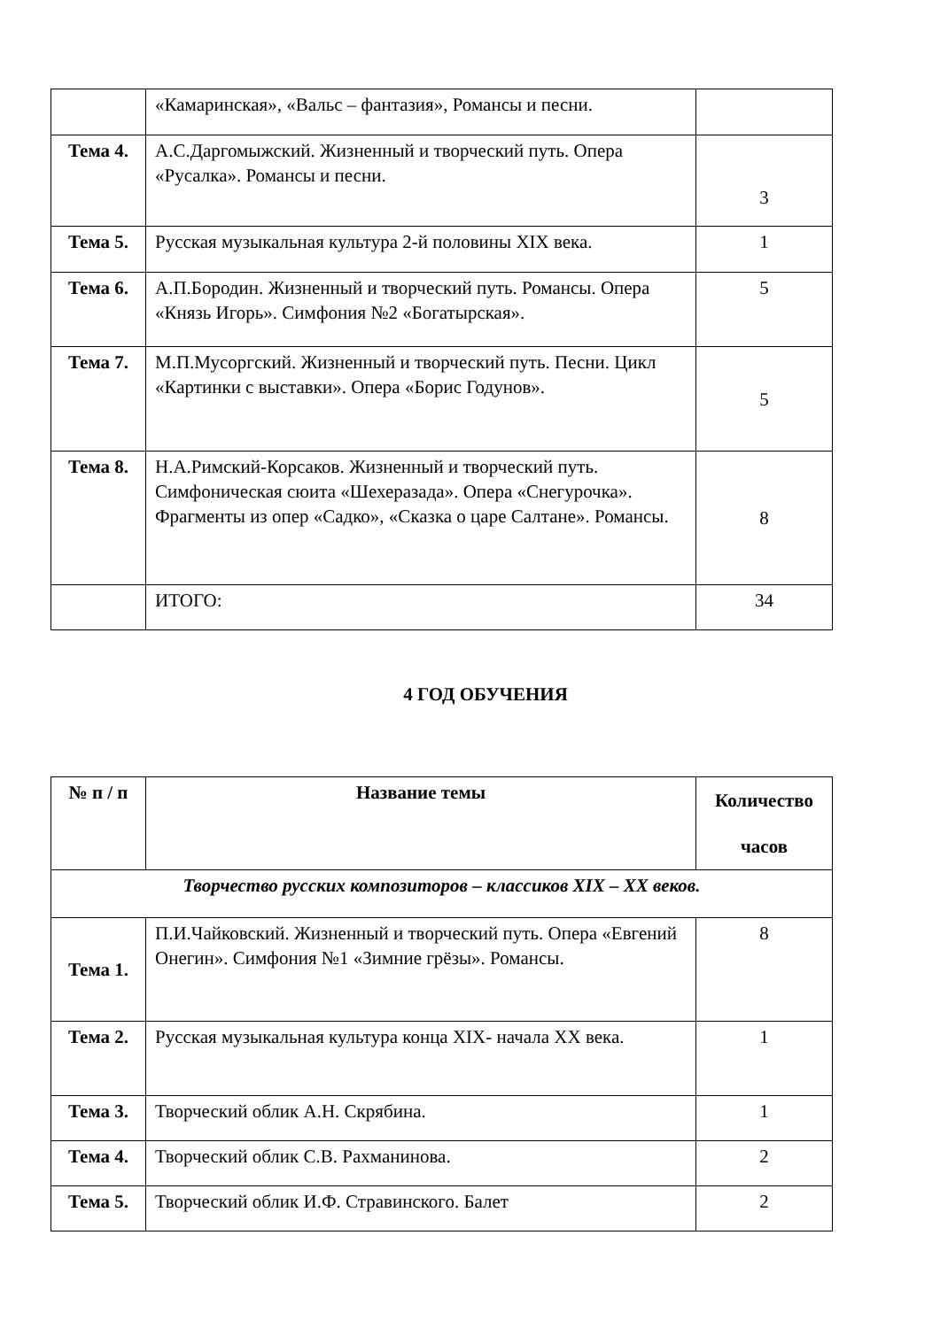| | «Камаринская», «Вальс – фантазия», Романсы и песни. | |
| Тема 4. | А.С.Даргомыжский. Жизненный и творческий путь. Опера «Русалка». Романсы и песни. | 3 |
| Тема 5. | Русская музыкальная культура 2-й половины XIX века. | 1 |
| Тема 6. | А.П.Бородин. Жизненный и творческий путь. Романсы. Опера «Князь Игорь». Симфония №2 «Богатырская». | 5 |
| Тема 7. | М.П.Мусоргский. Жизненный и творческий путь. Песни. Цикл «Картинки с выставки». Опера «Борис Годунов». | 5 |
| Тема 8. | Н.А.Римский-Корсаков. Жизненный и творческий путь. Симфоническая сюита «Шехеразада». Опера «Снегурочка». Фрагменты из опер «Садко», «Сказка о царе Салтане». Романсы. | 8 |
| | ИТОГО: | 34 |
4 ГОД ОБУЧЕНИЯ
| № п / п | Название темы | Количество часов |
| --- | --- | --- |
| Творчество русских композиторов – классиков XIX – XX веков. | | |
| Тема 1. | П.И.Чайковский. Жизненный и творческий путь. Опера «Евгений Онегин». Симфония №1 «Зимние грёзы». Романсы. | 8 |
| Тема 2. | Русская музыкальная культура конца XIX- начала XX века. | 1 |
| Тема 3. | Творческий облик А.Н. Скрябина. | 1 |
| Тема 4. | Творческий облик С.В. Рахманинова. | 2 |
| Тема 5. | Творческий облик И.Ф. Стравинского. Балет | 2 |